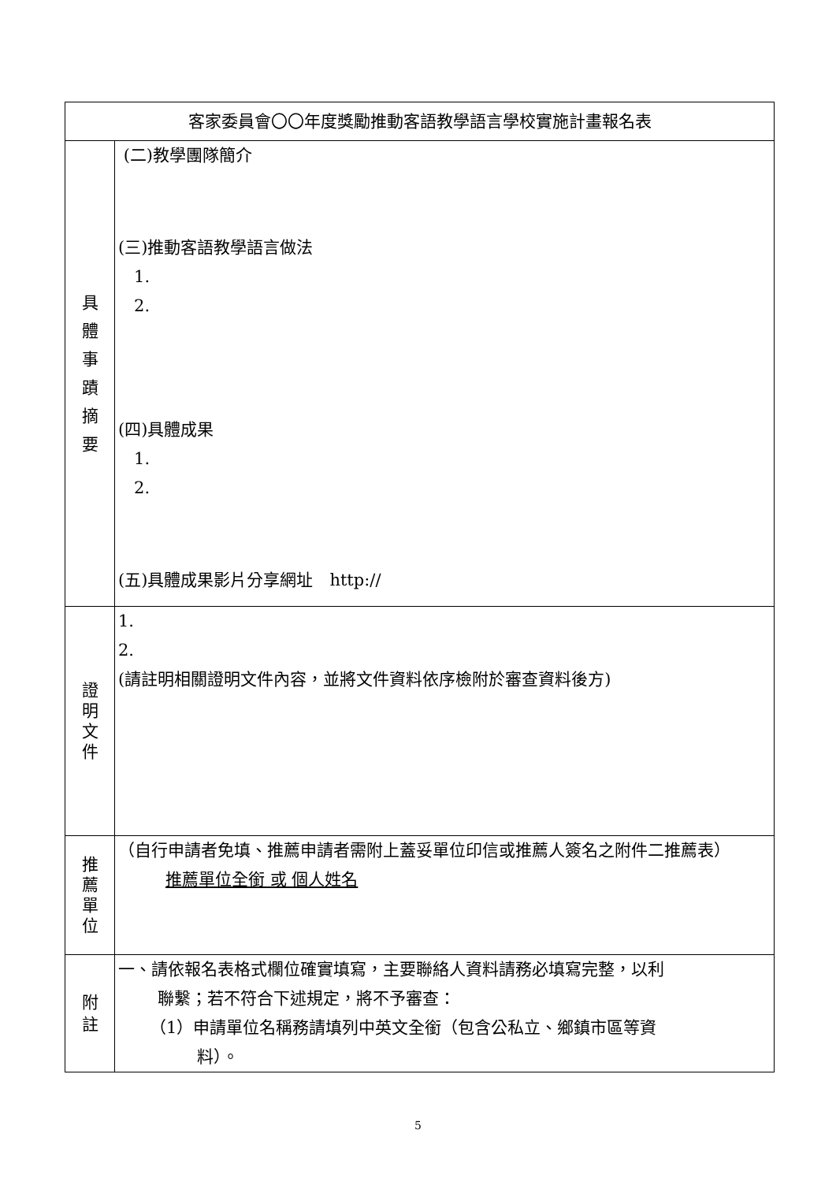| 客家委員會〇〇年度獎勵推動客語教學語言學校實施計畫報名表 | |
| 具 體 事 蹟 摘 要 | (二)教學團隊簡介 (三)推動客語教學語言做法 1. 2. (四)具體成果 1. 2. (五)具體成果影片分享網址 http:// |
| 證 明 文 件 | 1. 2. (請註明相關證明文件內容，並將文件資料依序檢附於審查資料後方) |
| 推 薦 單 位 | （自行申請者免填、推薦申請者需附上蓋妥單位印信或推薦人簽名之附件二推薦表） 推薦單位全銜 或 個人姓名 |
| 附 註 | 一、請依報名表格式欄位確實填寫，主要聯絡人資料請務必填寫完整，以利 聯繫；若不符合下述規定，將不予審查： （1）申請單位名稱務請填列中英文全銜（包含公私立、鄉鎮市區等資 料）。 |
5